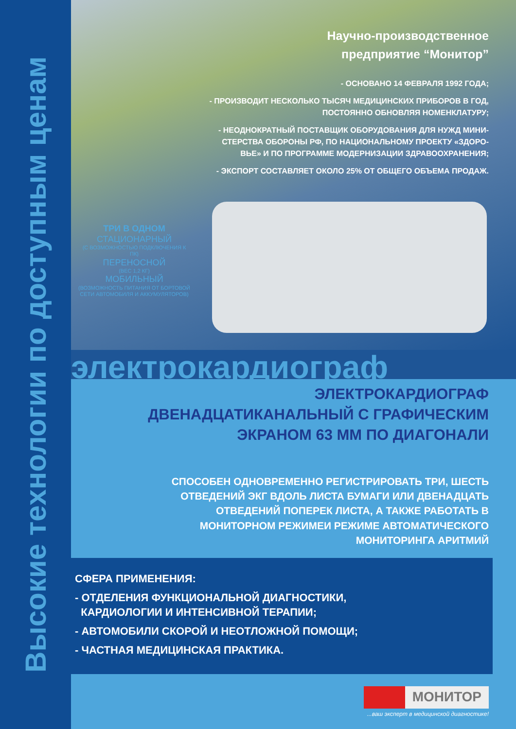Высокие технологии по доступным ценам
Научно-производственное
предприятие “Монитор”
- ОСНОВАНО 14 ФЕВРАЛЯ 1992 ГОДА;
- ПРОИЗВОДИТ НЕСКОЛЬКО ТЫСЯЧ МЕДИЦИНСКИХ ПРИБОРОВ В ГОД,
ПОСТОЯННО ОБНОВЛЯЯ НОМЕНКЛАТУРУ;
- НЕОДНОКРАТНЫЙ ПОСТАВЩИК ОБОРУДОВАНИЯ ДЛЯ НУЖД МИНИ-
СТЕРСТВА ОБОРОНЫ РФ, ПО НАЦИОНАЛЬНОМУ ПРОЕКТУ «ЗДОРО-
ВЬЕ» И ПО ПРОГРАММЕ МОДЕРНИЗАЦИИ ЗДРАВООХРАНЕНИЯ;
- ЭКСПОРТ СОСТАВЛЯЕТ ОКОЛО 25% ОТ ОБЩЕГО ОБЪЕМА ПРОДАЖ.
ТРИ В ОДНОМ
СТАЦИОНАРНЫЙ
(С ВОЗМОЖНОСТЬЮ ПОДКЛЮЧЕНИЯ К ПК)
ПЕРЕНОСНОЙ
(ВЕС 1,2 КГ)
МОБИЛЬНЫЙ
(ВОЗМОЖНОСТЬ ПИТАНИЯ ОТ БОРТОВОЙ СЕТИ АВТОМОБИЛЯ И АККУМУЛЯТОРОВ)
электрокардиограф
ЭЛЕКТРОКАРДИОГРАФ
ДВЕНАДЦАТИКАНАЛЬНЫЙ С ГРАФИЧЕСКИМ
ЭКРАНОМ 63 ММ ПО ДИАГОНАЛИ
СПОСОБЕН ОДНОВРЕМЕННО РЕГИСТРИРОВАТЬ ТРИ, ШЕСТЬ
ОТВЕДЕНИЙ ЭКГ ВДОЛЬ ЛИСТА БУМАГИ ИЛИ ДВЕНАДЦАТЬ
ОТВЕДЕНИЙ ПОПЕРЕК ЛИСТА, А ТАКЖЕ РАБОТАТЬ В
МОНИТОРНОМ РЕЖИМЕИ РЕЖИМЕ АВТОМАТИЧЕСКОГО
МОНИТОРИНГА АРИТМИЙ
СФЕРА ПРИМЕНЕНИЯ:
- ОТДЕЛЕНИЯ ФУНКЦИОНАЛЬНОЙ ДИАГНОСТИКИ,
КАРДИОЛОГИИ И ИНТЕНСИВНОЙ ТЕРАПИИ;
- АВТОМОБИЛИ СКОРОЙ И НЕОТЛОЖНОЙ ПОМОЩИ;
- ЧАСТНАЯ МЕДИЦИНСКАЯ ПРАКТИКА.
МОНИТОР
...ваш эксперт в медицинской диагностике!